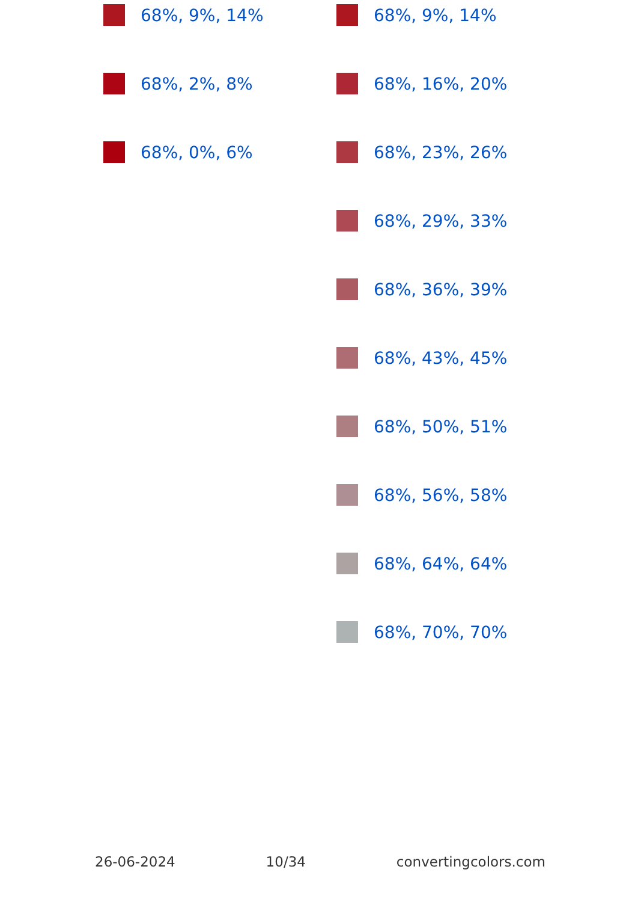68%, 9%, 14%
68%, 2%, 8%
68%, 0%, 6%
68%, 9%, 14%
68%, 16%, 20%
68%, 23%, 26%
68%, 29%, 33%
68%, 36%, 39%
68%, 43%, 45%
68%, 50%, 51%
68%, 56%, 58%
68%, 64%, 64%
68%, 70%, 70%
26-06-2024 10/34 convertingcolors.com